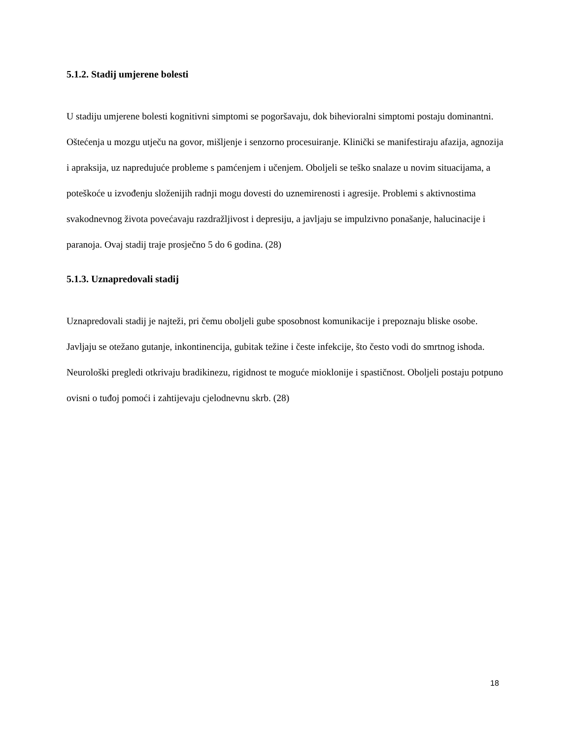5.1.2. Stadij umjerene bolesti
U stadiju umjerene bolesti kognitivni simptomi se pogoršavaju, dok bihevioralni simptomi postaju dominantni. Oštećenja u mozgu utječu na govor, mišljenje i senzorno procesuiranje. Klinički se manifestiraju afazija, agnozija i apraksija, uz napredujuće probleme s pamćenjem i učenjem. Oboljeli se teško snalaze u novim situacijama, a poteškoće u izvođenju složenijih radnji mogu dovesti do uznemirenosti i agresije. Problemi s aktivnostima svakodnevnog života povećavaju razdražljivost i depresiju, a javljaju se impulzivno ponašanje, halucinacije i paranoja. Ovaj stadij traje prosječno 5 do 6 godina. (28)
5.1.3. Uznapredovali stadij
Uznapredovali stadij je najteži, pri čemu oboljeli gube sposobnost komunikacije i prepoznaju bliske osobe. Javljaju se otežano gutanje, inkontinencija, gubitak težine i česte infekcije, što često vodi do smrtnog ishoda. Neurološki pregledi otkrivaju bradikinezu, rigidnost te moguće mioklonije i spastičnost. Oboljeli postaju potpuno ovisni o tuđoj pomoći i zahtijevaju cjelodnevnu skrb. (28)
18